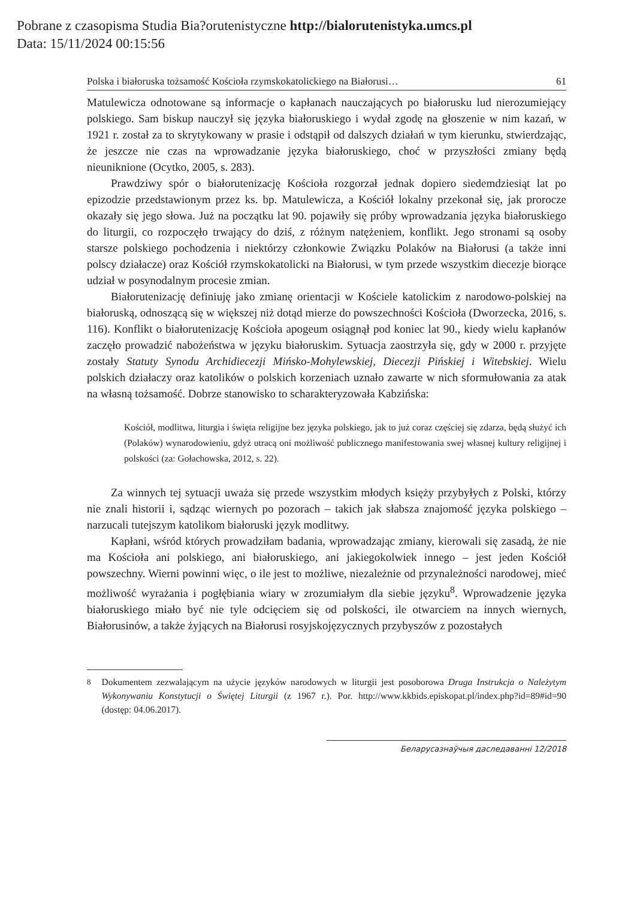Pobrane z czasopisma Studia Bia?orutenistyczne http://bialorutenistyka.umcs.pl
Data: 15/11/2024 00:15:56
Polska i białoruska tożsamość Kościoła rzymskokatolickiego na Białorusi… 61
Matulewicza odnotowane są informacje o kapłanach nauczających po białorusku lud nierozumiejący polskiego. Sam biskup nauczył się języka białoruskiego i wydał zgodę na głoszenie w nim kazań, w 1921 r. został za to skrytykowany w prasie i odstąpił od dalszych działań w tym kierunku, stwierdzając, że jeszcze nie czas na wprowadzanie języka białoruskiego, choć w przyszłości zmiany będą nieuniknione (Ocytko, 2005, s. 283).
Prawdziwy spór o białorutenizację Kościoła rozgorzał jednak dopiero siedemdziesiąt lat po epizodzie przedstawionym przez ks. bp. Matulewicza, a Kościół lokalny przekonał się, jak prorocze okazały się jego słowa. Już na początku lat 90. pojawiły się próby wprowadzania języka białoruskiego do liturgii, co rozpoczęło trwający do dziś, z różnym natężeniem, konflikt. Jego stronami są osoby starsze polskiego pochodzenia i niektórzy członkowie Związku Polaków na Białorusi (a także inni polscy działacze) oraz Kościół rzymskokatolicki na Białorusi, w tym przede wszystkim diecezje biorące udział w posynodalnym procesie zmian.
Białorutenizację definiuję jako zmianę orientacji w Kościele katolickim z narodowo-polskiej na białoruską, odnoszącą się w większej niż dotąd mierze do powszechności Kościoła (Dworzecka, 2016, s. 116). Konflikt o białorutenizację Kościoła apogeum osiągnął pod koniec lat 90., kiedy wielu kapłanów zaczęło prowadzić nabożeństwa w języku białoruskim. Sytuacja zaostrzyła się, gdy w 2000 r. przyjęte zostały Statuty Synodu Archidiecezji Mińsko-Mohylewskiej, Diecezji Pińskiej i Witebskiej. Wielu polskich działaczy oraz katolików o polskich korzeniach uznało zawarte w nich sformułowania za atak na własną tożsamość. Dobrze stanowisko to scharakteryzowała Kabzińska:
Kościół, modlitwa, liturgia i święta religijne bez języka polskiego, jak to już coraz częściej się zdarza, będą służyć ich (Polaków) wynarodowieniu, gdyż utracą oni możliwość publicznego manifestowania swej własnej kultury religijnej i polskości (za: Gołachowska, 2012, s. 22).
Za winnych tej sytuacji uważa się przede wszystkim młodych księży przybyłych z Polski, którzy nie znali historii i, sądząc wiernych po pozorach – takich jak słabsza znajomość języka polskiego – narzucali tutejszym katolikom białoruski język modlitwy.
Kapłani, wśród których prowadziłam badania, wprowadzając zmiany, kierowali się zasadą, że nie ma Kościoła ani polskiego, ani białoruskiego, ani jakiegokolwiek innego – jest jeden Kościół powszechny. Wierni powinni więc, o ile jest to możliwe, niezależnie od przynależności narodowej, mieć możliwość wyrażania i pogłębiania wiary w zrozumiałym dla siebie języku<sup>8</sup>. Wprowadzenie języka białoruskiego miało być nie tyle odcięciem się od polskości, ile otwarciem na innych wiernych, Białorusinów, a także żyjących na Białorusi rosyjskojęzycznych przybyszów z pozostałych
<sup>8</sup> Dokumentem zezwalającym na użycie języków narodowych w liturgii jest posoborowa Druga Instrukcja o Należytym Wykonywaniu Konstytucji o Świętej Liturgii (z 1967 r.). Por. http://www.kkbids.episkopat.pl/index.php?id=89#id=90 (dostęp: 04.06.2017).
Беларусазнаўчыя даследаванні 12/2018